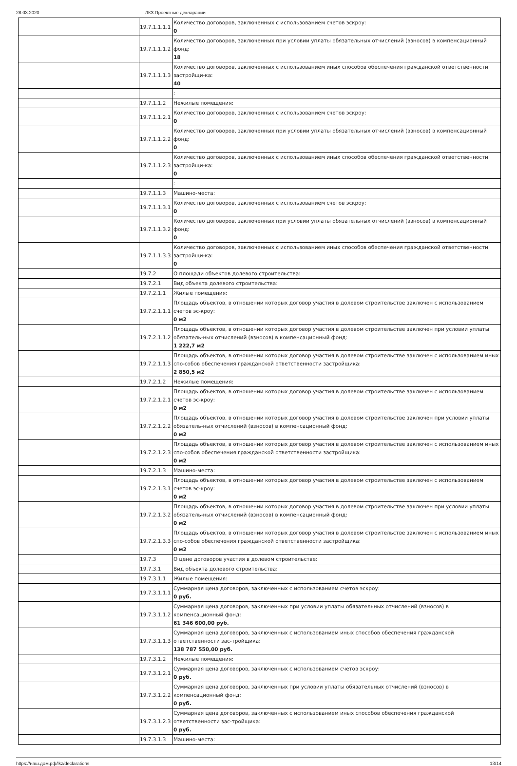28.03.2020 ЛКЗ:Проектные декларации
| | 19.7.1.1.1.1 | Количество договоров, заключенных с использованием счетов эскроу: 0 |
| | 19.7.1.1.1.2 | Количество договоров, заключенных при условии уплаты обязательных отчислений (взносов) в компенсационный фонд: 18 |
| | 19.7.1.1.1.3 | Количество договоров, заключенных с использованием иных способов обеспечения гражданской ответственности застройщи-ка: 40 |
| | | : |
| | 19.7.1.1.2 | Нежилые помещения: |
| | 19.7.1.1.2.1 | Количество договоров, заключенных с использованием счетов эскроу: 0 |
| | 19.7.1.1.2.2 | Количество договоров, заключенных при условии уплаты обязательных отчислений (взносов) в компенсационный фонд: 0 |
| | 19.7.1.1.2.3 | Количество договоров, заключенных с использованием иных способов обеспечения гражданской ответственности застройщи-ка: 0 |
| | | : |
| | 19.7.1.1.3 | Машино-места: |
| | 19.7.1.1.3.1 | Количество договоров, заключенных с использованием счетов эскроу: 0 |
| | 19.7.1.1.3.2 | Количество договоров, заключенных при условии уплаты обязательных отчислений (взносов) в компенсационный фонд: 0 |
| | 19.7.1.1.3.3 | Количество договоров, заключенных с использованием иных способов обеспечения гражданской ответственности застройщи-ка: 0 |
| | 19.7.2 | О площади объектов долевого строительства: |
| | 19.7.2.1 | Вид объекта долевого строительства: |
| | 19.7.2.1.1 | Жилые помещения: |
| | 19.7.2.1.1.1 | Площадь объектов, в отношении которых договор участия в долевом строительстве заключен с использованием счетов эс-кроу: 0 м2 |
| | 19.7.2.1.1.2 | Площадь объектов, в отношении которых договор участия в долевом строительстве заключен при условии уплаты обязатель-ных отчислений (взносов) в компенсационный фонд: 1 222,7 м2 |
| | 19.7.2.1.1.3 | Площадь объектов, в отношении которых договор участия в долевом строительстве заключен с использованием иных спо-собов обеспечения гражданской ответственности застройщика: 2 850,5 м2 |
| | 19.7.2.1.2 | Нежилые помещения: |
| | 19.7.2.1.2.1 | Площадь объектов, в отношении которых договор участия в долевом строительстве заключен с использованием счетов эс-кроу: 0 м2 |
| | 19.7.2.1.2.2 | Площадь объектов, в отношении которых договор участия в долевом строительстве заключен при условии уплаты обязатель-ных отчислений (взносов) в компенсационный фонд: 0 м2 |
| | 19.7.2.1.2.3 | Площадь объектов, в отношении которых договор участия в долевом строительстве заключен с использованием иных спо-собов обеспечения гражданской ответственности застройщика: 0 м2 |
| | 19.7.2.1.3 | Машино-места: |
| | 19.7.2.1.3.1 | Площадь объектов, в отношении которых договор участия в долевом строительстве заключен с использованием счетов эс-кроу: 0 м2 |
| | 19.7.2.1.3.2 | Площадь объектов, в отношении которых договор участия в долевом строительстве заключен при условии уплаты обязатель-ных отчислений (взносов) в компенсационный фонд: 0 м2 |
| | 19.7.2.1.3.3 | Площадь объектов, в отношении которых договор участия в долевом строительстве заключен с использованием иных спо-собов обеспечения гражданской ответственности застройщика: 0 м2 |
| | 19.7.3 | О цене договоров участия в долевом строительстве: |
| | 19.7.3.1 | Вид объекта долевого строительства: |
| | 19.7.3.1.1 | Жилые помещения: |
| | 19.7.3.1.1.1 | Суммарная цена договоров, заключенных с использованием счетов эскроу: 0 руб. |
| | 19.7.3.1.1.2 | Суммарная цена договоров, заключенных при условии уплаты обязательных отчислений (взносов) в компенсационный фонд: 61 346 600,00 руб. |
| | 19.7.3.1.1.3 | Суммарная цена договоров, заключенных с использованием иных способов обеспечения гражданской ответственности зас-тройщика: 138 787 550,00 руб. |
| | 19.7.3.1.2 | Нежилые помещения: |
| | 19.7.3.1.2.1 | Суммарная цена договоров, заключенных с использованием счетов эскроу: 0 руб. |
| | 19.7.3.1.2.2 | Суммарная цена договоров, заключенных при условии уплаты обязательных отчислений (взносов) в компенсационный фонд: 0 руб. |
| | 19.7.3.1.2.3 | Суммарная цена договоров, заключенных с использованием иных способов обеспечения гражданской ответственности зас-тройщика: 0 руб. |
| | 19.7.3.1.3 | Машино-места: |
https://наш.дом.рф/lkz/declarations 13/14